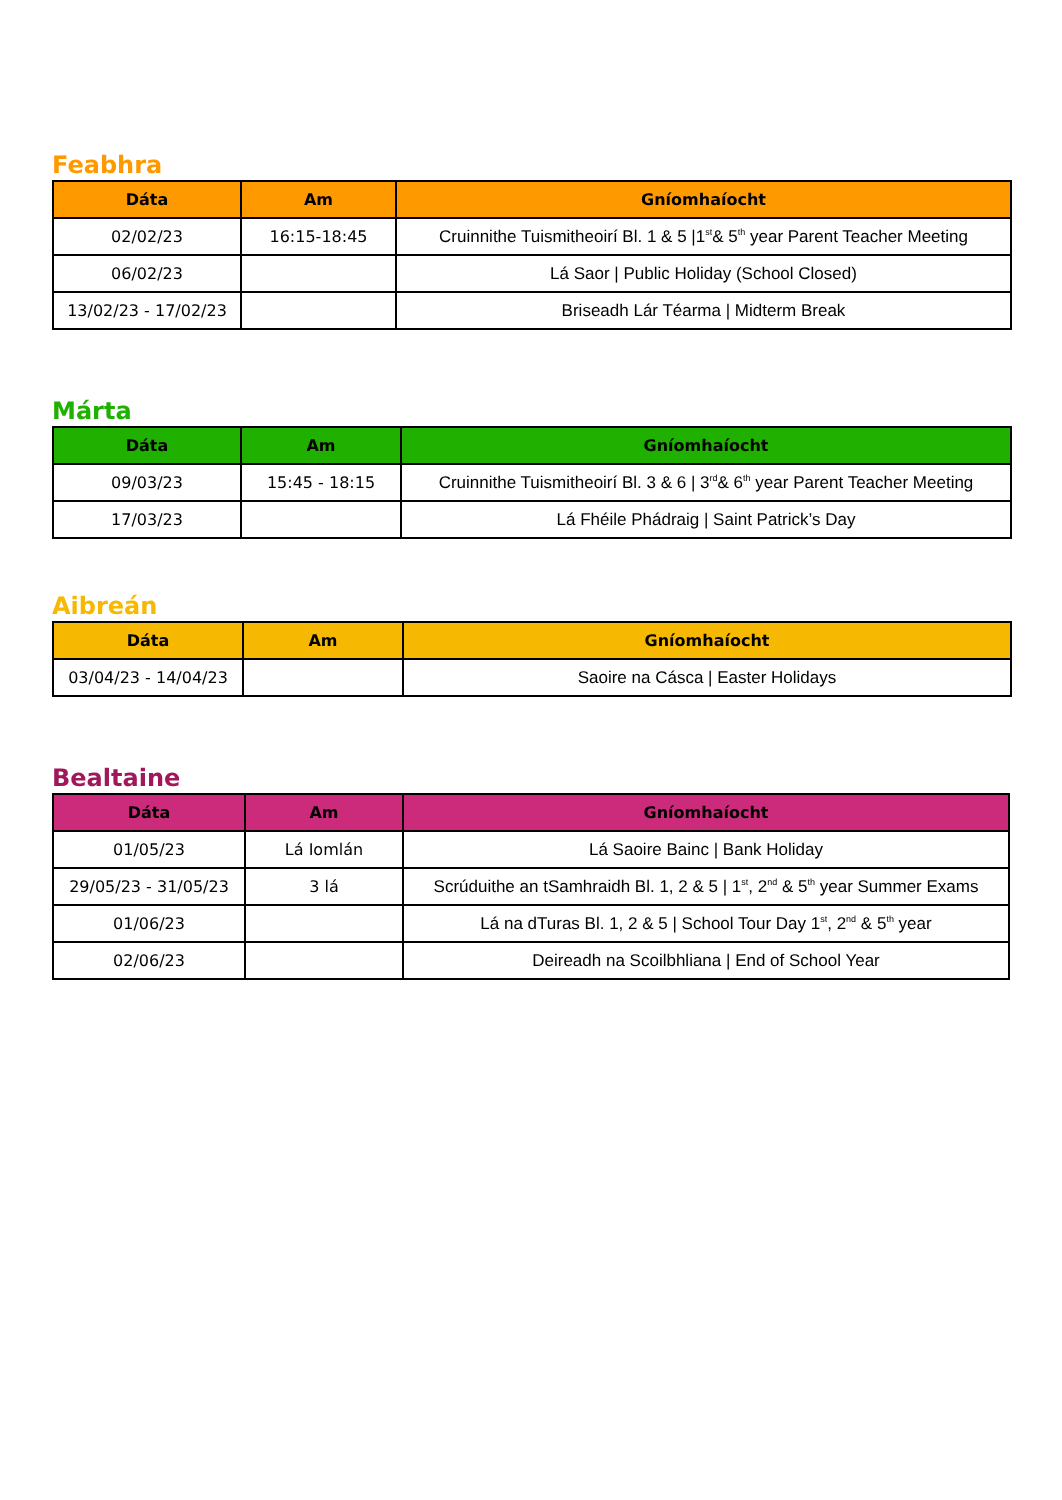Feabhra
| Dáta | Am | Gníomhaíocht |
| --- | --- | --- |
| 02/02/23 | 16:15-18:45 | Cruinnithe Tuismitheoirí Bl. 1 & 5 /1<sup>st</sup>& 5<sup>th</sup> year Parent Teacher Meeting |
| 06/02/23 | | Lá Saor / Public Holiday (School Closed) |
| 13/02/23 - 17/02/23 | | Briseadh Lár Téarma / Midterm Break |
Márta
| Dáta | Am | Gníomhaíocht |
| --- | --- | --- |
| 09/03/23 | 15:45 - 18:15 | Cruinnithe Tuismitheoirí Bl. 3 & 6 / 3<sup>rd</sup>& 6<sup>th</sup> year Parent Teacher Meeting |
| 17/03/23 | | Lá Fhéile Phádraig / Saint Patrick’s Day |
Aibreán
| Dáta | Am | Gníomhaíocht |
| --- | --- | --- |
| 03/04/23 - 14/04/23 | | Saoire na Cásca / Easter Holidays |
Bealtaine
| Dáta | Am | Gníomhaíocht |
| --- | --- | --- |
| 01/05/23 | Lá Iomlán | Lá Saoire Bainc / Bank Holiday |
| 29/05/23 - 31/05/23 | 3 lá | Scrúduithe an tSamhraidh Bl. 1, 2 & 5 / 1<sup>st</sup>, 2<sup>nd</sup> & 5<sup>th</sup> year Summer Exams |
| 01/06/23 | | Lá na dTuras Bl. 1, 2 & 5 / School Tour Day 1<sup>st</sup>, 2<sup>nd</sup> & 5<sup>th</sup> year |
| 02/06/23 | | Deireadh na Scoilbhliana / End of School Year |